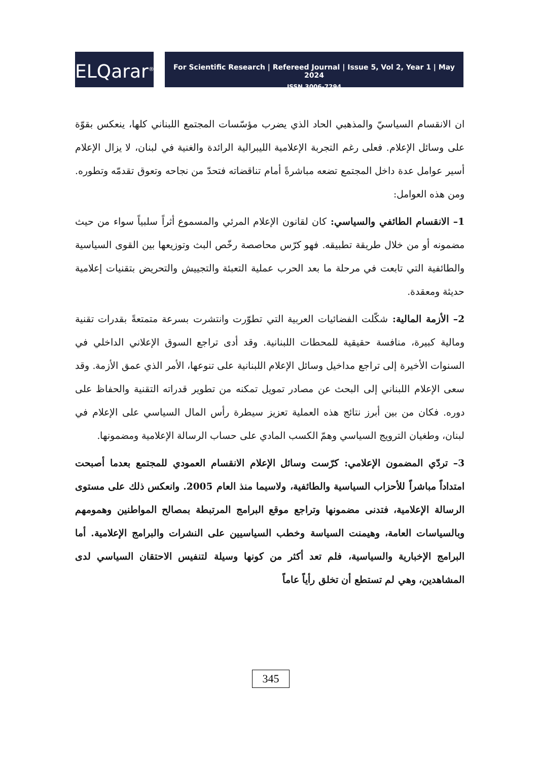ELQarar<sup>®</sup>
For Scientific Research | Refereed Journal | Issue 5, Vol 2, Year 1 | May 2024
ISSN 3006-7294
ان الانقسام السياسيّ والمذهبي الحاد الذي يضرب مؤسّسات المجتمع اللبناني كلها، ينعكس بقوّة على وسائل الإعلام. فعلى رغم التجربة الإعلامية الليبرالية الرائدة والغنية في لبنان، لا يزال الإعلام أسير عوامل عدة داخل المجتمع تضعه مباشرةً أمام تناقضاته فتحدّ من نجاحه وتعوق تقدمّه وتطوره. ومن هذه العوامل:
1– الانقسام الطائفي والسياسي: كان لقانون الإعلام المرئي والمسموع أثراً سلبياً سواء من حيث مضمونه أو من خلال طريقة تطبيقه. فهو كرّس محاصصة رخّص البث وتوزيعها بين القوى السياسية والطائفية التي تابعت في مرحلة ما بعد الحرب عملية التعبئة والتجييش والتحريض بتقنيات إعلامية حديثة ومعقدة.
2– الأزمة المالية: شكّلت الفضائيات العربية التي تطوّرت وانتشرت بسرعة متمتعةً بقدرات تقنية ومالية كبيرة، منافسة حقيقية للمحطات اللبنانية. وقد أدى تراجع السوق الإعلاني الداخلي في السنوات الأخيرة إلى تراجع مداخيل وسائل الإعلام اللبنانية على تنوعها، الأمر الذي عمق الأزمة. وقد سعى الإعلام اللبناني إلى البحث عن مصادر تمويل تمكنه من تطوير قدراته التقنية والحفاظ على دوره. فكان من بين أبرز نتائج هذه العملية تعزيز سيطرة رأس المال السياسي على الإعلام في لبنان، وطغيان الترويج السياسي وهمّ الكسب المادي على حساب الرسالة الإعلامية ومضمونها.
3– تردّي المضمون الإعلامي: كرّست وسائل الإعلام الانقسام العمودي للمجتمع بعدما أصبحت امتداداً مباشراً للأحزاب السياسية والطائفية، ولاسيما منذ العام 2005. وانعكس ذلك على مستوى الرسالة الإعلامية، فتدنى مضمونها وتراجع موقع البرامج المرتبطة بمصالح المواطنين وهمومهم وبالسياسات العامة، وهيمنت السياسة وخطب السياسيين على النشرات والبرامج الإعلامية. أما البرامج الإخبارية والسياسية، فلم تعد أكثر من كونها وسيلة لتنفيس الاحتقان السياسي لدى المشاهدين، وهي لم تستطع أن تخلق رأياً عاماً
345